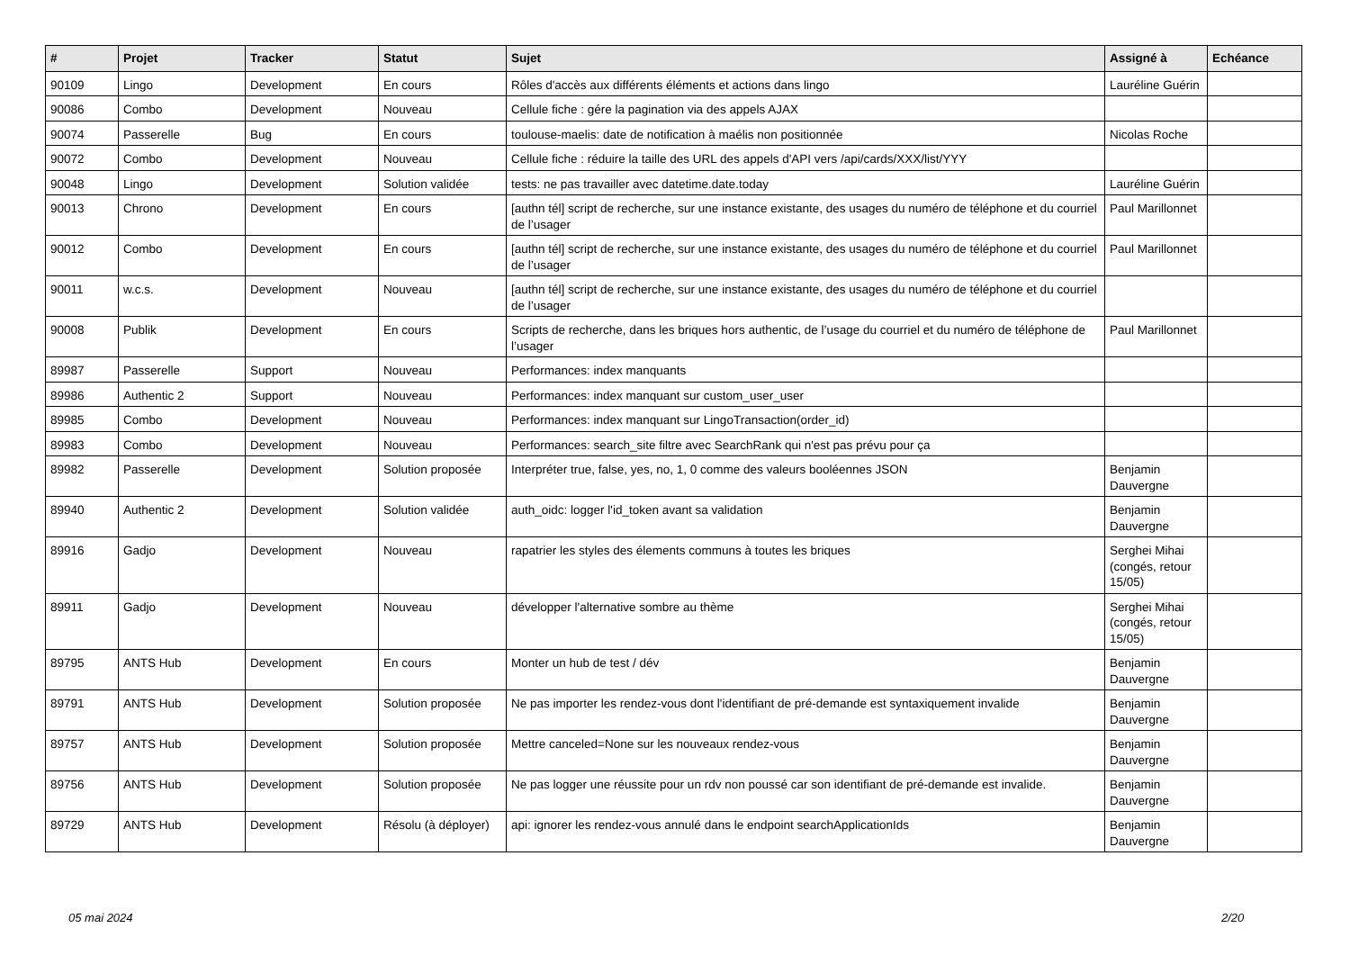| # | Projet | Tracker | Statut | Sujet | Assigné à | Echéance |
| --- | --- | --- | --- | --- | --- | --- |
| 90109 | Lingo | Development | En cours | Rôles d'accès aux différents éléments et actions dans lingo | Lauréline Guérin | |
| 90086 | Combo | Development | Nouveau | Cellule fiche : gére la pagination via des appels AJAX | | |
| 90074 | Passerelle | Bug | En cours | toulouse-maelis: date de notification à maélis non positionnée | Nicolas Roche | |
| 90072 | Combo | Development | Nouveau | Cellule fiche : réduire la taille des URL des appels d'API vers /api/cards/XXX/list/YYY | | |
| 90048 | Lingo | Development | Solution validée | tests: ne pas travailler avec datetime.date.today | Lauréline Guérin | |
| 90013 | Chrono | Development | En cours | [authn tél] script de recherche, sur une instance existante, des usages du numéro de téléphone et du courriel de l’usager | Paul Marillonnet | |
| 90012 | Combo | Development | En cours | [authn tél] script de recherche, sur une instance existante, des usages du numéro de téléphone et du courriel de l’usager | Paul Marillonnet | |
| 90011 | w.c.s. | Development | Nouveau | [authn tél] script de recherche, sur une instance existante, des usages du numéro de téléphone et du courriel de l’usager | | |
| 90008 | Publik | Development | En cours | Scripts de recherche, dans les briques hors authentic, de l’usage du courriel et du numéro de téléphone de l’usager | Paul Marillonnet | |
| 89987 | Passerelle | Support | Nouveau | Performances: index manquants | | |
| 89986 | Authentic 2 | Support | Nouveau | Performances: index manquant sur custom_user_user | | |
| 89985 | Combo | Development | Nouveau | Performances: index manquant sur LingoTransaction(order_id) | | |
| 89983 | Combo | Development | Nouveau | Performances: search_site filtre avec SearchRank qui n'est pas prévu pour ça | | |
| 89982 | Passerelle | Development | Solution proposée | Interpréter true, false, yes, no, 1, 0 comme des valeurs booléennes JSON | Benjamin Dauvergne | |
| 89940 | Authentic 2 | Development | Solution validée | auth_oidc: logger l'id_token avant sa validation | Benjamin Dauvergne | |
| 89916 | Gadjo | Development | Nouveau | rapatrier les styles des élements communs à toutes les briques | Serghei Mihai (congés, retour 15/05) | |
| 89911 | Gadjo | Development | Nouveau | développer l'alternative sombre au thème | Serghei Mihai (congés, retour 15/05) | |
| 89795 | ANTS Hub | Development | En cours | Monter un hub de test / dév | Benjamin Dauvergne | |
| 89791 | ANTS Hub | Development | Solution proposée | Ne pas importer les rendez-vous dont l'identifiant de pré-demande est syntaxiquement invalide | Benjamin Dauvergne | |
| 89757 | ANTS Hub | Development | Solution proposée | Mettre canceled=None sur les nouveaux rendez-vous | Benjamin Dauvergne | |
| 89756 | ANTS Hub | Development | Solution proposée | Ne pas logger une réussite pour un rdv non poussé car son identifiant de pré-demande est invalide. | Benjamin Dauvergne | |
| 89729 | ANTS Hub | Development | Résolu (à déployer) | api: ignorer les rendez-vous annulé dans le endpoint searchApplicationIds | Benjamin Dauvergne | |
05 mai 2024 2/20